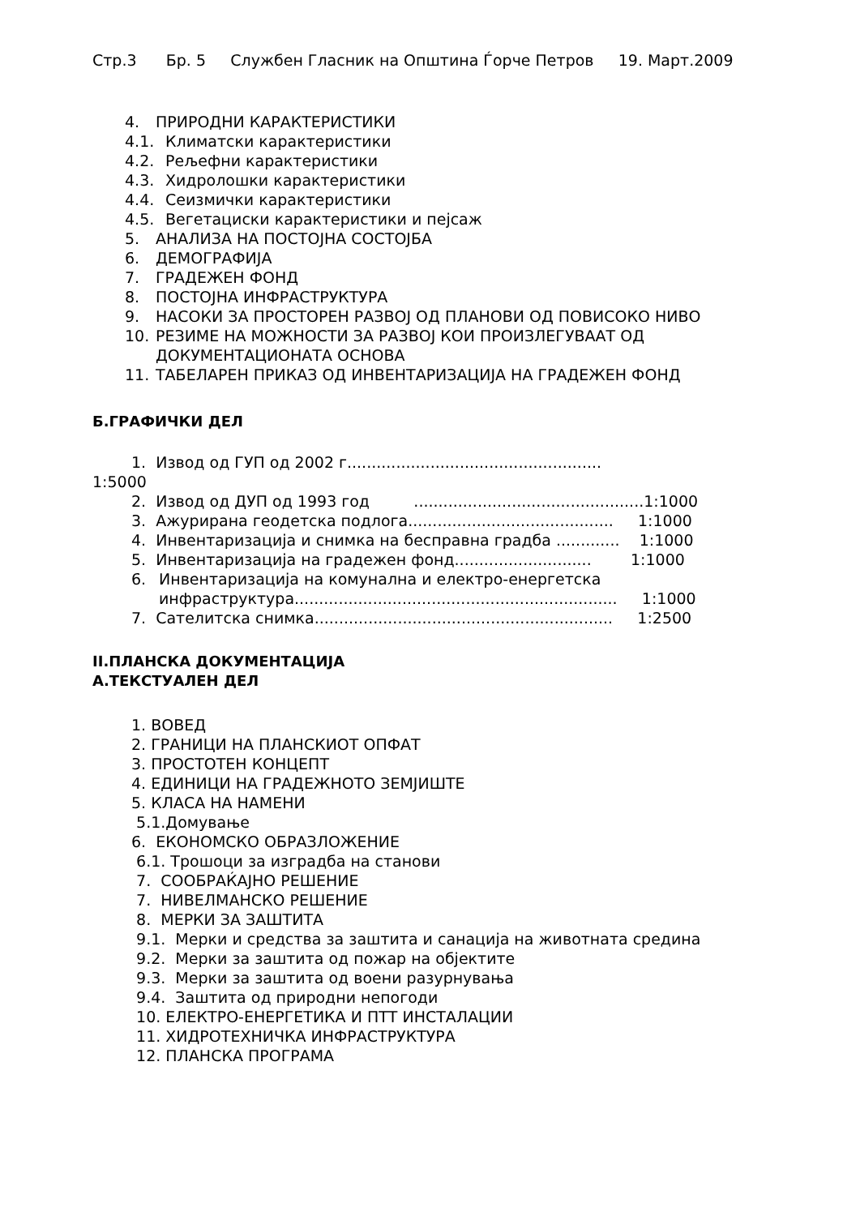Стр.3 Бр. 5 Службен Гласник на Општина Ѓорче Петров 19. Март.2009
4. ПРИРОДНИ КАРАКТЕРИСТИКИ
4.1. Климатски карактеристики
4.2. Рељефни карактеристики
4.3. Хидролошки карактеристики
4.4. Сеизмички карактеристики
4.5. Вегетациски карактеристики и пејсаж
5. АНАЛИЗА НА ПОСТОЈНА СОСТОЈБА
6. ДЕМОГРАФИЈА
7. ГРАДЕЖЕН ФОНД
8. ПОСТОЈНА ИНФРАСТРУКТУРА
9. НАСОКИ ЗА ПРОСТОРЕН РАЗВОЈ ОД ПЛАНОВИ ОД ПОВИСОКО НИВО
10. РЕЗИМЕ НА МОЖНОСТИ ЗА РАЗВОЈ КОИ ПРОИЗЛЕГУВААТ ОД ДОКУМЕНТАЦИОНАТА ОСНОВА
11. ТАБЕЛАРЕН ПРИКАЗ ОД ИНВЕНТАРИЗАЦИЈА НА ГРАДЕЖЕН ФОНД
Б.ГРАФИЧКИ ДЕЛ
1. Извод од ГУП од 2002 г....................................................
1:5000
2. Извод од ДУП од 1993 год ...............................................1:1000
3. Ажурирана геодетска подлога.......................................... 1:1000
4. Инвентаризација и снимка на бесправна градба ............. 1:1000
5. Инвентаризација на градежен фонд............................ 1:1000
6. Инвентаризација на комунална и електро-енергетска инфраструктура.................................................................. 1:1000
7. Сателитска снимка............................................................. 1:2500
II.ПЛАНСКА ДОКУМЕНТАЦИЈА
А.ТЕКСТУАЛЕН ДЕЛ
1. ВОВЕД
2. ГРАНИЦИ НА ПЛАНСКИОТ ОПФАТ
3. ПРОСТОТЕН КОНЦЕПТ
4. ЕДИНИЦИ НА ГРАДЕЖНОТО ЗЕМЈИШТЕ
5. КЛАСА НА НАМЕНИ
5.1.Домување
6. ЕКОНОМСКО ОБРАЗЛОЖЕНИЕ
6.1. Трошоци за изградба на станови
7. СООБРАЌАЈНО РЕШЕНИЕ
7. НИВЕЛМАНСКО РЕШЕНИЕ
8. МЕРКИ ЗА ЗАШТИТА
9.1. Мерки и средства за заштита и санација на животната средина
9.2. Мерки за заштита од пожар на објектите
9.3. Мерки за заштита од воени разурнувања
9.4. Заштита од природни непогоди
10. ЕЛЕКТРО-ЕНЕРГЕТИКА И ПТТ ИНСТАЛАЦИИ
11. ХИДРОТЕХНИЧКА ИНФРАСТРУКТУРА
12. ПЛАНСКА ПРОГРАМА